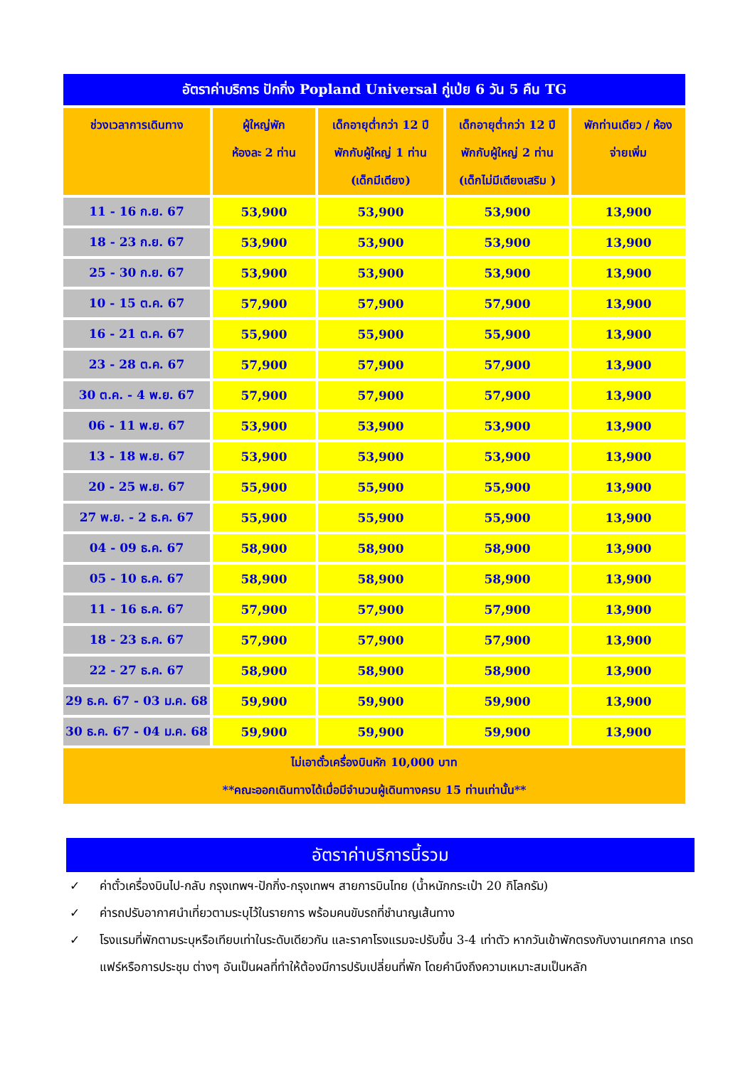| อัตราค่าบริการ ปักกิ่ง Popland Universal กู่เป่ย 6 วัน 5 คืน TG | | | | |
| ช่วงเวลาการเดินทาง | ผู้ใหญ่พัก ห้องละ 2 ท่าน | เด็กอายุต่ำกว่า 12 ปี พักกับผู้ใหญ่ 1 ท่าน (เด็กมีเตียง) | เด็กอายุต่ำกว่า 12 ปี พักกับผู้ใหญ่ 2 ท่าน (เด็กไม่มีเตียงเสริม ) | พักท่านเดียว / ห้อง จ่ายเพิ่ม |
| 11 - 16 ก.ย. 67 | 53,900 | 53,900 | 53,900 | 13,900 |
| 18 - 23 ก.ย. 67 | 53,900 | 53,900 | 53,900 | 13,900 |
| 25 - 30 ก.ย. 67 | 53,900 | 53,900 | 53,900 | 13,900 |
| 10 - 15 ต.ค. 67 | 57,900 | 57,900 | 57,900 | 13,900 |
| 16 - 21 ต.ค. 67 | 55,900 | 55,900 | 55,900 | 13,900 |
| 23 - 28 ต.ค. 67 | 57,900 | 57,900 | 57,900 | 13,900 |
| 30 ต.ค. - 4 พ.ย. 67 | 57,900 | 57,900 | 57,900 | 13,900 |
| 06 - 11 พ.ย. 67 | 53,900 | 53,900 | 53,900 | 13,900 |
| 13 - 18 พ.ย. 67 | 53,900 | 53,900 | 53,900 | 13,900 |
| 20 - 25 พ.ย. 67 | 55,900 | 55,900 | 55,900 | 13,900 |
| 27 พ.ย. - 2 ธ.ค. 67 | 55,900 | 55,900 | 55,900 | 13,900 |
| 04 - 09 ธ.ค. 67 | 58,900 | 58,900 | 58,900 | 13,900 |
| 05 - 10 ธ.ค. 67 | 58,900 | 58,900 | 58,900 | 13,900 |
| 11 - 16 ธ.ค. 67 | 57,900 | 57,900 | 57,900 | 13,900 |
| 18 - 23 ธ.ค. 67 | 57,900 | 57,900 | 57,900 | 13,900 |
| 22 - 27 ธ.ค. 67 | 58,900 | 58,900 | 58,900 | 13,900 |
| 29 ธ.ค. 67 - 03 ม.ค. 68 | 59,900 | 59,900 | 59,900 | 13,900 |
| 30 ธ.ค. 67 - 04 ม.ค. 68 | 59,900 | 59,900 | 59,900 | 13,900 |
| ไม่เอาตั๋วเครื่องบินหัก 10,000 บาท **คณะออกเดินทางได้เมื่อมีจำนวนผู้เดินทางครบ 15 ท่านเท่านั้น** | | | | |
อัตราค่าบริการนี้รวม
✓ ค่าตั๋วเครื่องบินไป-กลับ กรุงเทพฯ-ปักกิ่ง-กรุงเทพฯ สายการบินไทย (น้ำหนักกระเป๋า 20 กิโลกรัม)
✓ ค่ารถปรับอากาศนำเที่ยวตามระบุไว้ในรายการ พร้อมคนขับรถที่ชำนาญเส้นทาง
✓ โรงแรมที่พักตามระบุหรือเทียบเท่าในระดับเดียวกัน และราคาโรงแรมจะปรับขึ้น 3-4 เท่าตัว หากวันเข้าพักตรงกับงานเทศกาล เทรดแฟร์หรือการประชุม ต่างๆ อันเป็นผลที่ทำให้ต้องมีการปรับเปลี่ยนที่พัก โดยคำนึงถึงความเหมาะสมเป็นหลัก